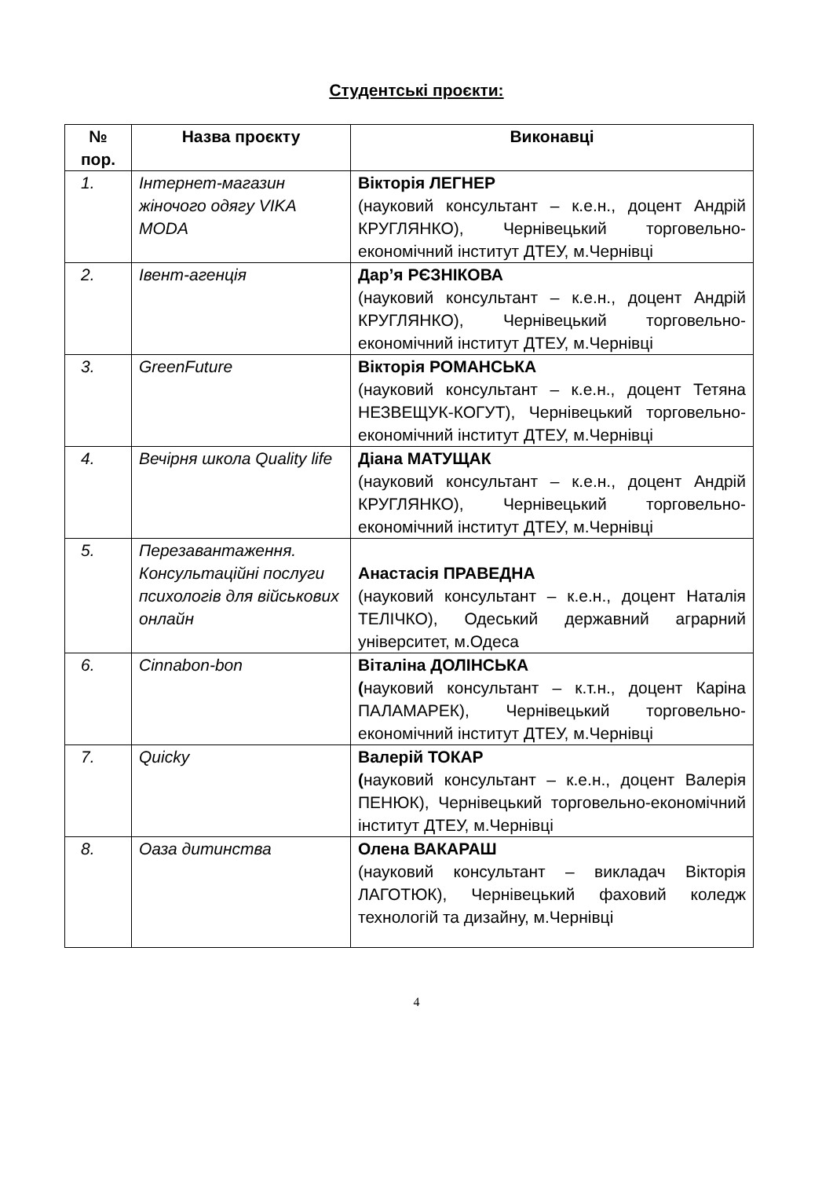Студентські проєкти:
| № пор. | Назва проєкту | Виконавці |
| --- | --- | --- |
| 1. | Інтернет-магазин жіночого одягу VIKA MODA | Вікторія ЛЕГНЕР (науковий консультант – к.е.н., доцент Андрій КРУГЛЯНКО), Чернівецький торговельно-економічний інститут ДТЕУ, м.Чернівці |
| 2. | Івент-агенція | Дар’я РЄЗНІКОВА (науковий консультант – к.е.н., доцент Андрій КРУГЛЯНКО), Чернівецький торговельно-економічний інститут ДТЕУ, м.Чернівці |
| 3. | GreenFuture | Вікторія РОМАНСЬКА (науковий консультант – к.е.н., доцент Тетяна НЕЗВЕЩУК-КОГУТ), Чернівецький торговельно-економічний інститут ДТЕУ, м.Чернівці |
| 4. | Вечірня школа Quality life | Діана МАТУЩАК (науковий консультант – к.е.н., доцент Андрій КРУГЛЯНКО), Чернівецький торговельно-економічний інститут ДТЕУ, м.Чернівці |
| 5. | Перезавантаження. Консультаційні послуги психологів для військових онлайн | Анастасія ПРАВЕДНА (науковий консультант – к.е.н., доцент Наталія ТЕЛІЧКО), Одеський державний аграрний університет, м.Одеса |
| 6. | Cinnabon-bon | Віталіна ДОЛІНСЬКА ( науковий консультант – к.т.н., доцент Каріна ПАЛАМАРЕК), Чернівецький торговельно-економічний інститут ДТЕУ, м.Чернівці |
| 7. | Quicky | Валерій ТОКАР ( науковий консультант – к.е.н., доцент Валерія ПЕНЮК), Чернівецький торговельно-економічний інститут ДТЕУ, м.Чернівці |
| 8. | Оаза дитинства | Олена ВАКАРАШ (науковий консультант – викладач Вікторія ЛАГОТЮК), Чернівецький фаховий коледж технологій та дизайну, м.Чернівці |
4